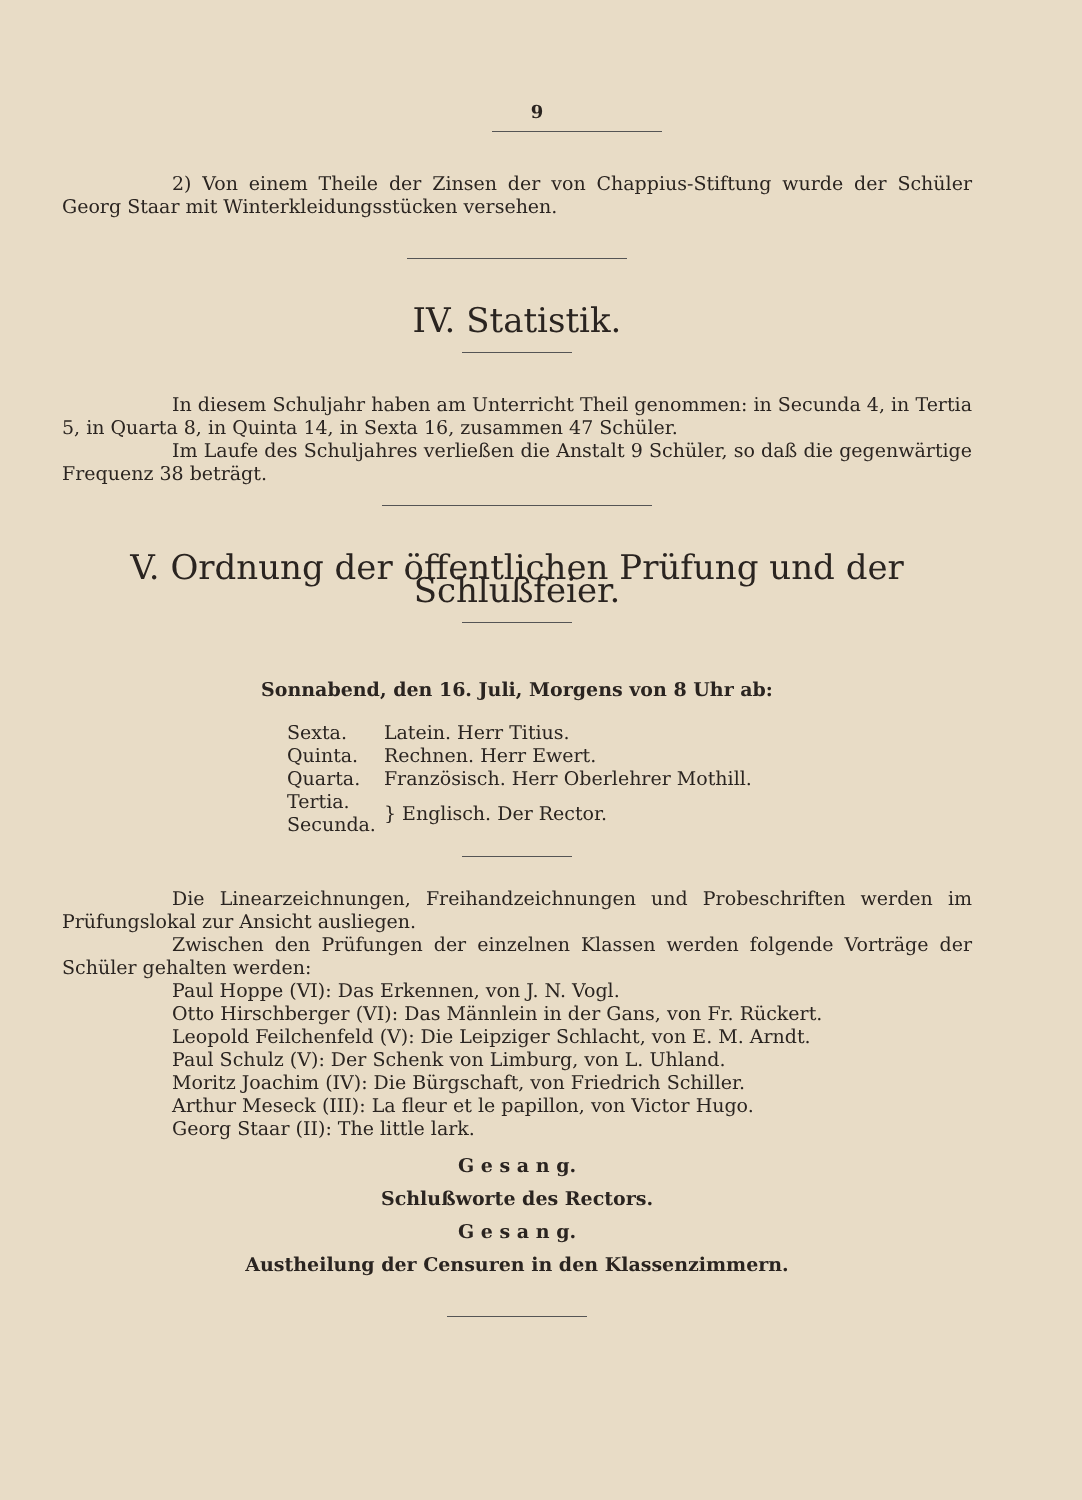9
2) Von einem Theile der Zinsen der von Chappius-Stiftung wurde der Schüler Georg Staar mit Winterkleidungsstücken versehen.
IV. Statistik.
In diesem Schuljahr haben am Unterricht Theil genommen: in Secunda 4, in Tertia 5, in Quarta 8, in Quinta 14, in Sexta 16, zusammen 47 Schüler.
Im Laufe des Schuljahres verließen die Anstalt 9 Schüler, so daß die gegenwärtige Frequenz 38 beträgt.
V. Ordnung der öffentlichen Prüfung und der Schlußfeier.
Sonnabend, den 16. Juli, Morgens von 8 Uhr ab:
| Sexta. | Latein. Herr Titius. |
| Quinta. | Rechnen. Herr Ewert. |
| Quarta. | Französisch. Herr Oberlehrer Mothill. |
| Tertia. Secunda. | } Englisch. Der Rector. |
Die Linearzeichnungen, Freihandzeichnungen und Probeschriften werden im Prüfungslokal zur Ansicht ausliegen.
Zwischen den Prüfungen der einzelnen Klassen werden folgende Vorträge der Schüler gehalten werden:
Paul Hoppe (VI): Das Erkennen, von J. N. Vogl.
Otto Hirschberger (VI): Das Männlein in der Gans, von Fr. Rückert.
Leopold Feilchenfeld (V): Die Leipziger Schlacht, von E. M. Arndt.
Paul Schulz (V): Der Schenk von Limburg, von L. Uhland.
Moritz Joachim (IV): Die Bürgschaft, von Friedrich Schiller.
Arthur Meseck (III): La fleur et le papillon, von Victor Hugo.
Georg Staar (II): The little lark.
G e s a n g.
Schlußworte des Rectors.
G e s a n g.
Austheilung der Censuren in den Klassenzimmern.